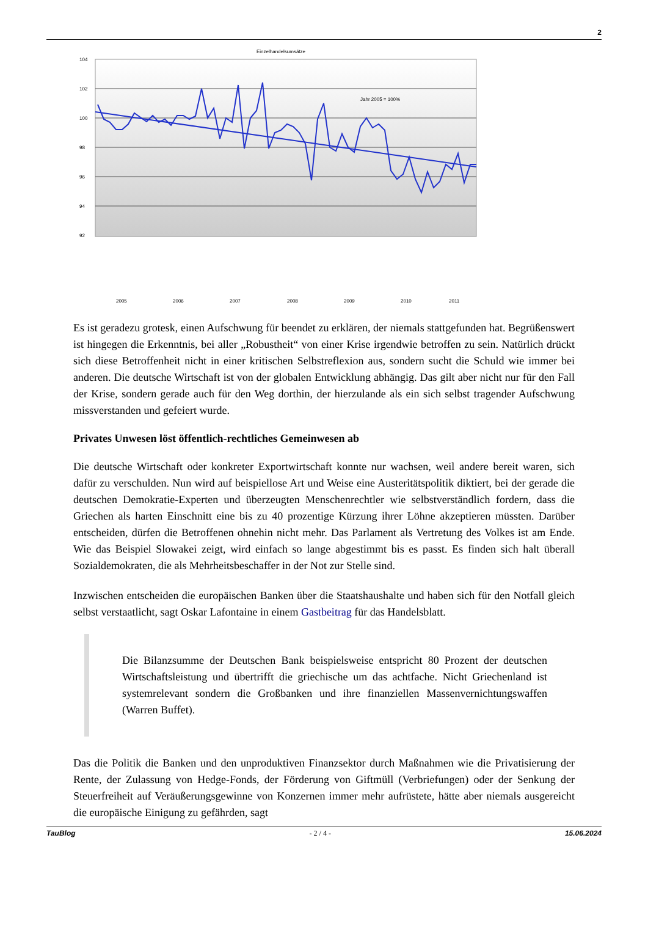2
Einzelhandelsumsätze
104
102
100
98
96
94
92
Jahr 2005 = 100%
2005
2006
2007
2008
2009
2010
2011
Es ist geradezu grotesk, einen Aufschwung für beendet zu erklären, der niemals stattgefunden hat. Begrüßenswert ist hingegen die Erkenntnis, bei aller „Robustheit“ von einer Krise irgendwie betroffen zu sein. Natürlich drückt sich diese Betroffenheit nicht in einer kritischen Selbstreflexion aus, sondern sucht die Schuld wie immer bei anderen. Die deutsche Wirtschaft ist von der globalen Entwicklung abhängig. Das gilt aber nicht nur für den Fall der Krise, sondern gerade auch für den Weg dorthin, der hierzulande als ein sich selbst tragender Aufschwung missverstanden und gefeiert wurde.
Privates Unwesen löst öffentlich-rechtliches Gemeinwesen ab
Die deutsche Wirtschaft oder konkreter Exportwirtschaft konnte nur wachsen, weil andere bereit waren, sich dafür zu verschulden. Nun wird auf beispiellose Art und Weise eine Austeritätspolitik diktiert, bei der gerade die deutschen Demokratie-Experten und überzeugten Menschenrechtler wie selbstverständlich fordern, dass die Griechen als harten Einschnitt eine bis zu 40 prozentige Kürzung ihrer Löhne akzeptieren müssten. Darüber entscheiden, dürfen die Betroffenen ohnehin nicht mehr. Das Parlament als Vertretung des Volkes ist am Ende. Wie das Beispiel Slowakei zeigt, wird einfach so lange abgestimmt bis es passt. Es finden sich halt überall Sozialdemokraten, die als Mehrheitsbeschaffer in der Not zur Stelle sind.
Inzwischen entscheiden die europäischen Banken über die Staatshaushalte und haben sich für den Notfall gleich selbst verstaatlicht, sagt Oskar Lafontaine in einem Gastbeitrag für das Handelsblatt.
Die Bilanzsumme der Deutschen Bank beispielsweise entspricht 80 Prozent der deutschen Wirtschaftsleistung und übertrifft die griechische um das achtfache. Nicht Griechenland ist systemrelevant sondern die Großbanken und ihre finanziellen Massenvernichtungswaffen (Warren Buffet).
Das die Politik die Banken und den unproduktiven Finanzsektor durch Maßnahmen wie die Privatisierung der Rente, der Zulassung von Hedge-Fonds, der Förderung von Giftmüll (Verbriefungen) oder der Senkung der Steuerfreiheit auf Veräußerungsgewinne von Konzernen immer mehr aufrüstete, hätte aber niemals ausgereicht die europäische Einigung zu gefährden, sagt
TauBlog - 2 / 4 - 15.06.2024